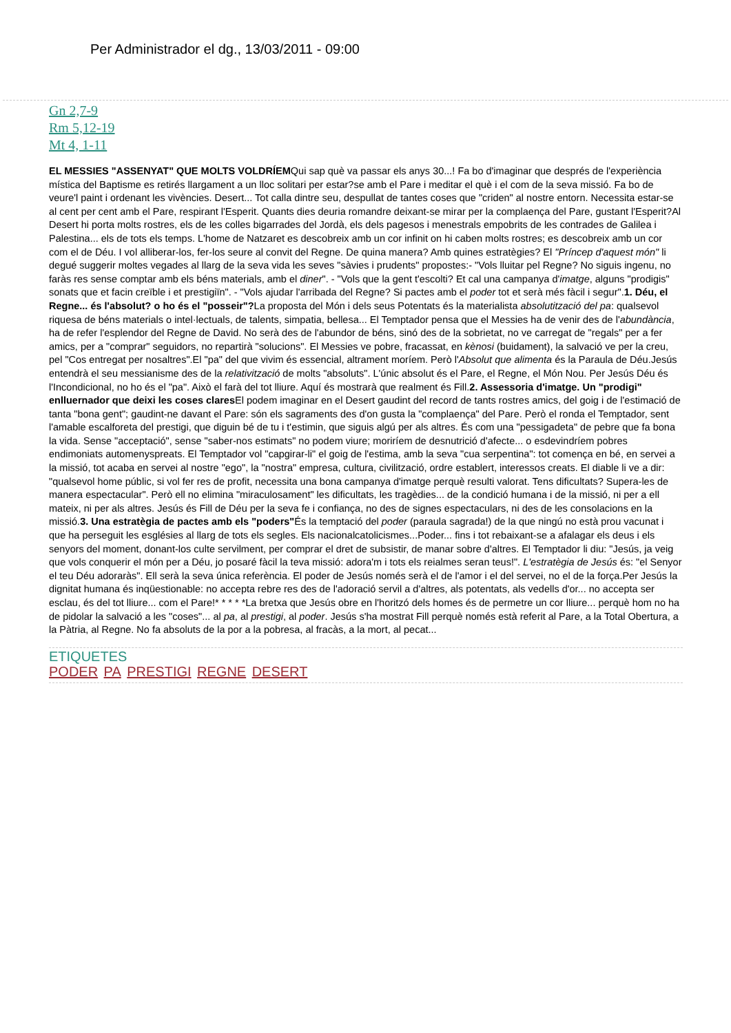Per Administrador el dg., 13/03/2011 - 09:00
Gn 2,7-9
Rm 5,12-19
Mt 4, 1-11
EL MESSIES "ASSENYAT" QUE MOLTS VOLDRÍEMQui sap què va passar els anys 30...! Fa bo d'imaginar que després de l'experiència mística del Baptisme es retirés llargament a un lloc solitari per estar?se amb el Pare i meditar el què i el com de la seva missió. Fa bo de veure'l paint i ordenant les vivències. Desert... Tot calla dintre seu, despullat de tantes coses que "criden" al nostre entorn. Necessita estar-se al cent per cent amb el Pare, respirant l'Esperit. Quants dies deuria romandre deixant-se mirar per la complaença del Pare, gustant l'Esperit?Al Desert hi porta molts rostres, els de les colles bigarrades del Jordà, els dels pagesos i menestrals empobrits de les contrades de Galilea i Palestina... els de tots els temps. L'home de Natzaret es descobreix amb un cor infinit on hi caben molts rostres; es descobreix amb un cor com el de Déu. I vol alliberar-los, fer-los seure al convit del Regne. De quina manera? Amb quines estratègies? El "Príncep d'aquest món" li degué suggerir moltes vegades al llarg de la seva vida les seves "sàvies i prudents" propostes:- "Vols lluitar pel Regne? No siguis ingenu, no faràs res sense comptar amb els béns materials, amb el diner". - "Vols que la gent t'escolti? Et cal una campanya d'imatge, alguns "prodigis" sonats que et facin creïble i et prestigiïn". - "Vols ajudar l'arribada del Regne? Si pactes amb el poder tot et serà més fàcil i segur".1. Déu, el Regne... és l'absolut? o ho és el "posseir"?La proposta del Món i dels seus Potentats és la materialista absolutització del pa: qualsevol riquesa de béns materials o intel·lectuals, de talents, simpatia, bellesa... El Temptador pensa que el Messies ha de venir des de l'abundància, ha de refer l'esplendor del Regne de David. No serà des de l'abundor de béns, sinó des de la sobrietat, no ve carregat de "regals" per a fer amics, per a "comprar" seguidors, no repartirà "solucions". El Messies ve pobre, fracassat, en kènosi (buidament), la salvació ve per la creu, pel "Cos entregat per nosaltres".El "pa" del que vivim és essencial, altrament moríem. Però l'Absolut que alimenta és la Paraula de Déu.Jesús entendrà el seu messianisme des de la relativització de molts "absoluts". L'únic absolut és el Pare, el Regne, el Món Nou. Per Jesús Déu és l'Incondicional, no ho és el "pa". Això el farà del tot lliure. Aquí és mostrarà que realment és Fill.2. Assessoria d'imatge. Un "prodigi" enlluernador que deixi les coses clares El podem imaginar en el Desert gaudint del record de tants rostres amics, del goig i de l'estimació de tanta "bona gent"; gaudint-ne davant el Pare: són els sagraments des d'on gusta la "complaença" del Pare. Però el ronda el Temptador, sent l'amable escalforeta del prestigi, que diguin bé de tu i t'estimin, que siguis algú per als altres. És com una "pessigadeta" de pebre que fa bona la vida. Sense "acceptació", sense "saber-nos estimats" no podem viure; moriríem de desnutrició d'afecte... o esdevindríem pobres endimoniats automenyspreats. El Temptador vol "capgirar-li" el goig de l'estima, amb la seva "cua serpentina": tot comença en bé, en servei a la missió, tot acaba en servei al nostre "ego", la "nostra" empresa, cultura, civilització, ordre establert, interessos creats. El diable li ve a dir: "qualsevol home públic, si vol fer res de profit, necessita una bona campanya d'imatge perquè resulti valorat. Tens dificultats? Supera-les de manera espectacular". Però ell no elimina "miraculosament" les dificultats, les tragèdies... de la condició humana i de la missió, ni per a ell mateix, ni per als altres. Jesús és Fill de Déu per la seva fe i confiança, no des de signes espectaculars, ni des de les consolacions en la missió.3. Una estratègia de pactes amb els "poders"És la temptació del poder (paraula sagrada!) de la que ningú no està prou vacunat i que ha perseguit les esglésies al llarg de tots els segles. Els nacionalcatolicismes...Poder... fins i tot rebaixant-se a afalagar els deus i els senyors del moment, donant-los culte servilment, per comprar el dret de subsistir, de manar sobre d'altres. El Temptador li diu: "Jesús, ja veig que vols conquerir el món per a Déu, jo posaré fàcil la teva missió: adora'm i tots els reialmes seran teus!". L'estratègia de Jesús és: "el Senyor el teu Déu adoraràs". Ell serà la seva única referència. El poder de Jesús només serà el de l'amor i el del servei, no el de la força.Per Jesús la dignitat humana és inqüestionable: no accepta rebre res des de l'adoració servil a d'altres, als potentats, als vedells d'or... no accepta ser esclau, és del tot lliure... com el Pare!* * * * *La bretxa que Jesús obre en l'horitzó dels homes és de permetre un cor lliure... perquè hom no ha de pidolar la salvació a les "coses"... al pa, al prestigi, al poder. Jesús s'ha mostrat Fill perquè només està referit al Pare, a la Total Obertura, a la Pàtria, al Regne. No fa absoluts de la por a la pobresa, al fracàs, a la mort, al pecat...
ETIQUETES
PODER PA PRESTIGI REGNE DESERT